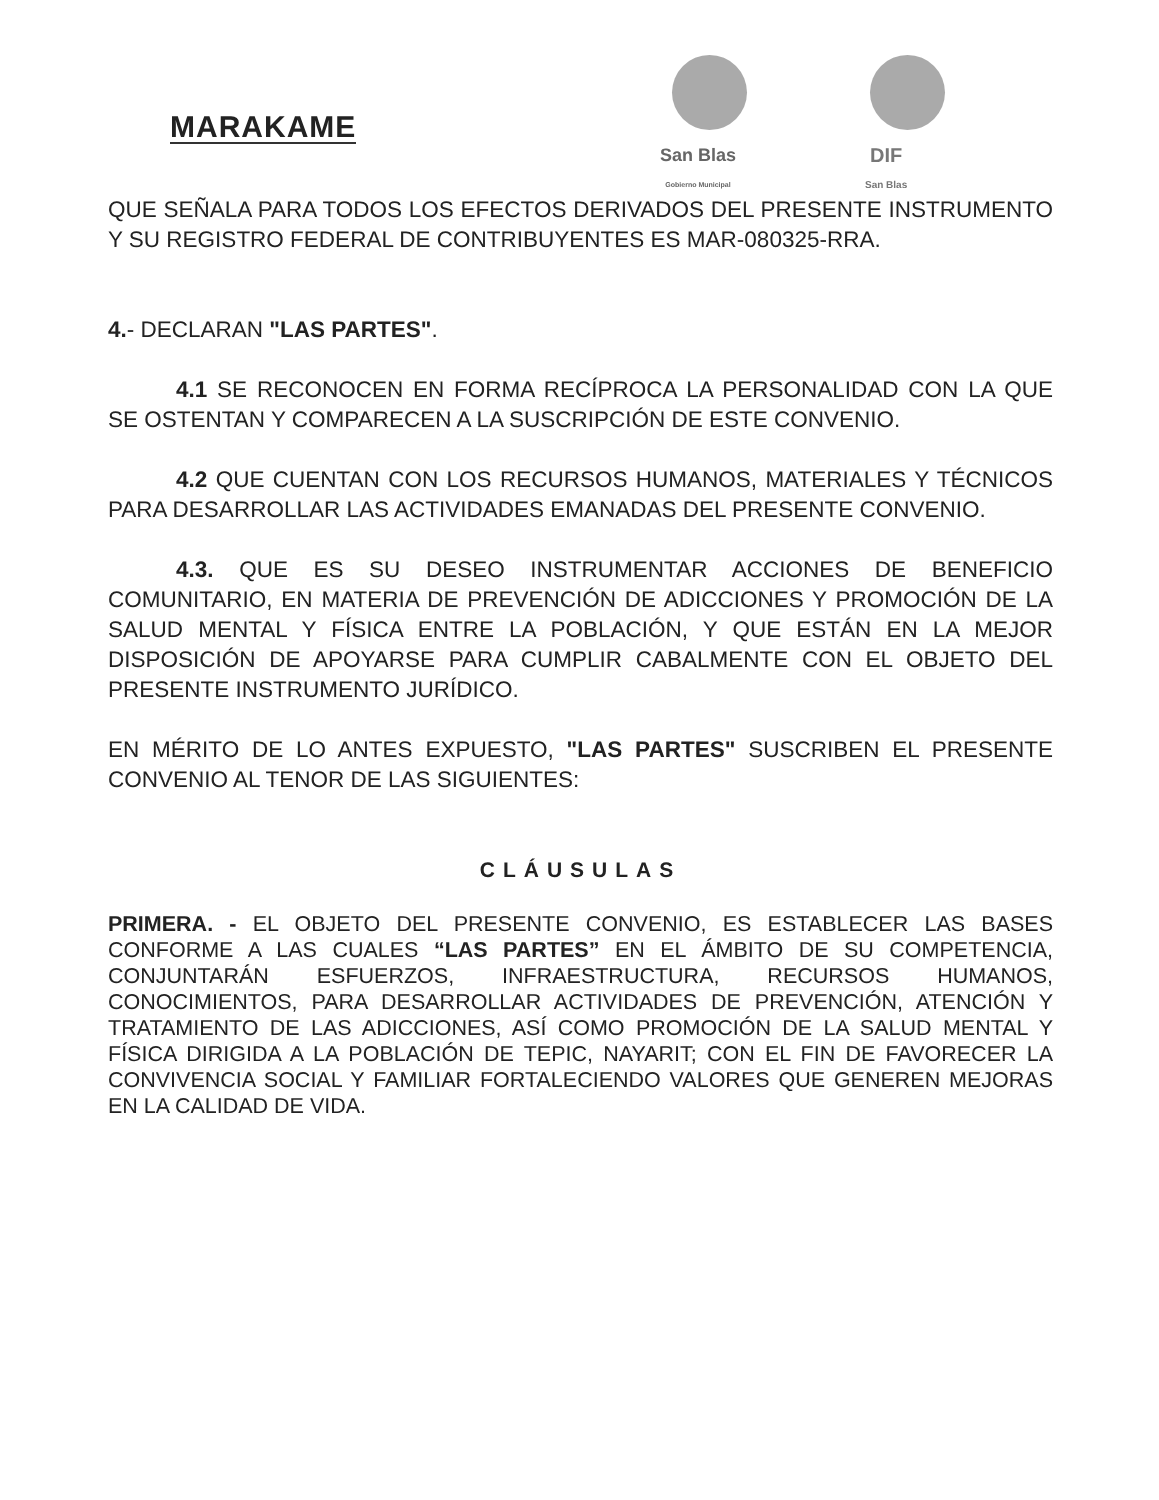MARAKAME
San Blas
Gobierno Municipal
DIF
San Blas
QUE SEÑALA PARA TODOS LOS EFECTOS DERIVADOS DEL PRESENTE INSTRUMENTO Y SU REGISTRO FEDERAL DE CONTRIBUYENTES ES MAR-080325-RRA.
4.- DECLARAN "LAS PARTES".
4.1 SE RECONOCEN EN FORMA RECÍPROCA LA PERSONALIDAD CON LA QUE SE OSTENTAN Y COMPARECEN A LA SUSCRIPCIÓN DE ESTE CONVENIO.
4.2 QUE CUENTAN CON LOS RECURSOS HUMANOS, MATERIALES Y TÉCNICOS PARA DESARROLLAR LAS ACTIVIDADES EMANADAS DEL PRESENTE CONVENIO.
4.3. QUE ES SU DESEO INSTRUMENTAR ACCIONES DE BENEFICIO COMUNITARIO, EN MATERIA DE PREVENCIÓN DE ADICCIONES Y PROMOCIÓN DE LA SALUD MENTAL Y FÍSICA ENTRE LA POBLACIÓN, Y QUE ESTÁN EN LA MEJOR DISPOSICIÓN DE APOYARSE PARA CUMPLIR CABALMENTE CON EL OBJETO DEL PRESENTE INSTRUMENTO JURÍDICO.
EN MÉRITO DE LO ANTES EXPUESTO, "LAS PARTES" SUSCRIBEN EL PRESENTE CONVENIO AL TENOR DE LAS SIGUIENTES:
CLÁUSULAS
PRIMERA. - EL OBJETO DEL PRESENTE CONVENIO, ES ESTABLECER LAS BASES CONFORME A LAS CUALES “LAS PARTES” EN EL ÁMBITO DE SU COMPETENCIA, CONJUNTARÁN ESFUERZOS, INFRAESTRUCTURA, RECURSOS HUMANOS, CONOCIMIENTOS, PARA DESARROLLAR ACTIVIDADES DE PREVENCIÓN, ATENCIÓN Y TRATAMIENTO DE LAS ADICCIONES, ASÍ COMO PROMOCIÓN DE LA SALUD MENTAL Y FÍSICA DIRIGIDA A LA POBLACIÓN DE TEPIC, NAYARIT; CON EL FIN DE FAVORECER LA CONVIVENCIA SOCIAL Y FAMILIAR FORTALECIENDO VALORES QUE GENEREN MEJORAS EN LA CALIDAD DE VIDA.